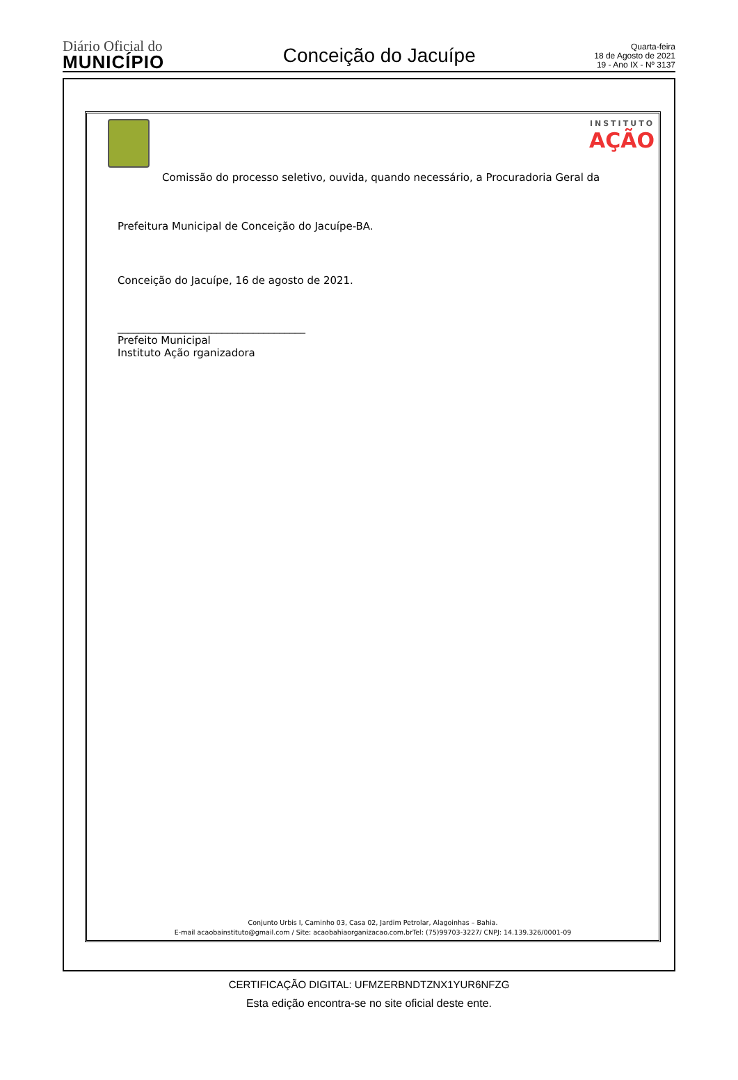Diário Oficial do
MUNICÍPIO
Conceição do Jacuípe
Quarta-feira
18 de Agosto de 2021
19 - Ano IX - Nº 3137
INSTITUTO
AÇÃO
Comissão do processo seletivo, ouvida, quando necessário, a Procuradoria Geral da
Prefeitura Municipal de Conceição do Jacuípe-BA.
Conceição do Jacuípe, 16 de agosto de 2021.
____________________________________
Prefeito Municipal
Instituto Ação rganizadora
Conjunto Urbis I, Caminho 03, Casa 02, Jardim Petrolar, Alagoinhas – Bahia.
E-mail acaobainstituto@gmail.com / Site: acaobahiaorganizacao.com.brTel: (75)99703-3227/ CNPJ: 14.139.326/0001-09
CERTIFICAÇÃO DIGITAL: UFMZERBNDTZNX1YUR6NFZG
Esta edição encontra-se no site oficial deste ente.